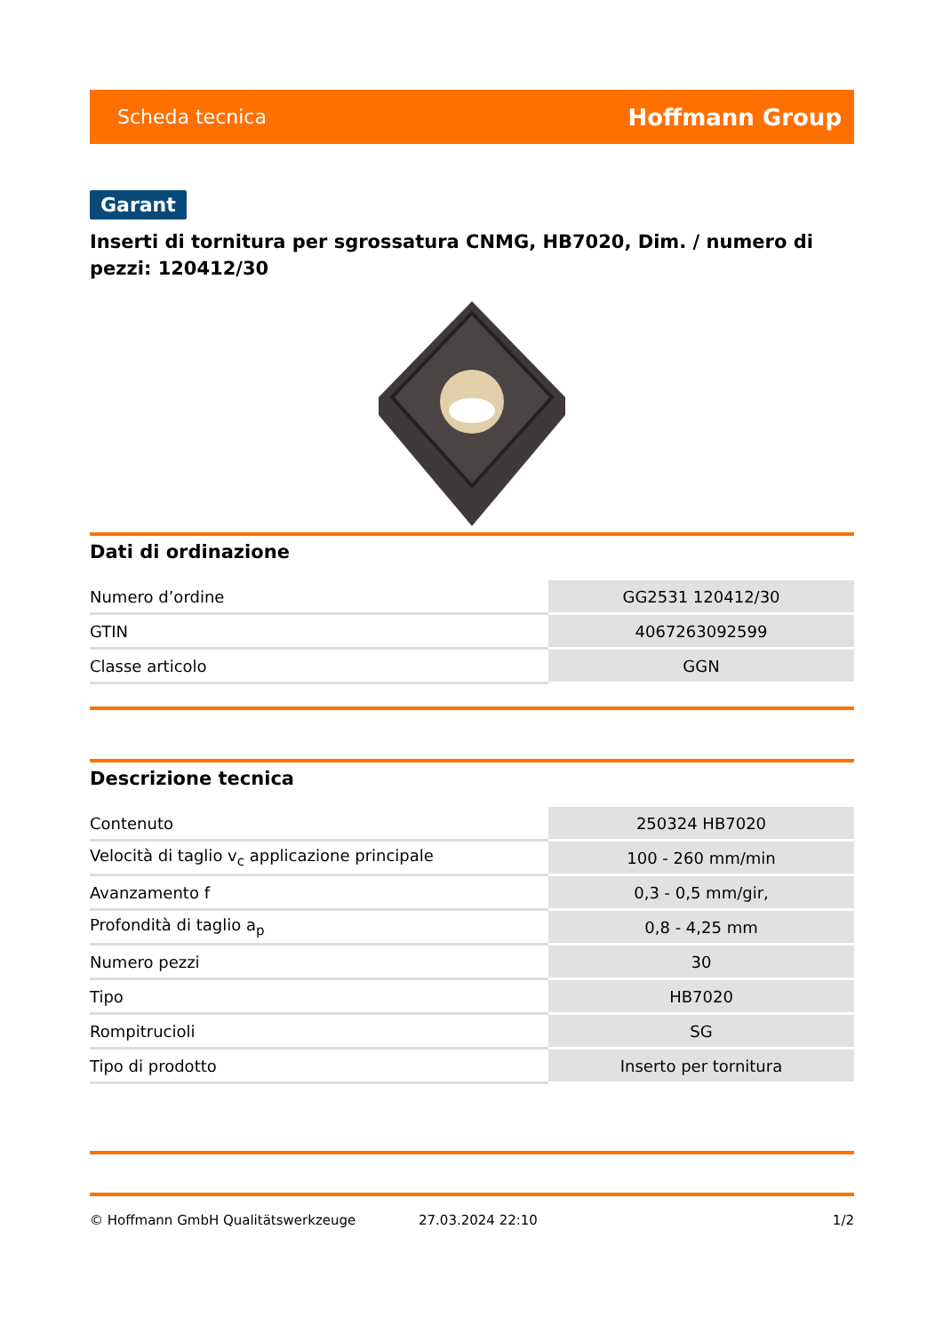Scheda tecnica Hoffmann Group
Garant
Inserti di tornitura per sgrossatura CNMG, HB7020, Dim. / numero di pezzi: 120412/30
Dati di ordinazione
| Numero d’ordine | GG2531 120412/30 |
| GTIN | 4067263092599 |
| Classe articolo | GGN |
Descrizione tecnica
| Contenuto | 250324 HB7020 |
| Velocità di taglio v<sub>c</sub> applicazione principale | 100 - 260 mm/min |
| Avanzamento f | 0,3 - 0,5 mm/gir, |
| Profondità di taglio a<sub>p</sub> | 0,8 - 4,25 mm |
| Numero pezzi | 30 |
| Tipo | HB7020 |
| Rompitrucioli | SG |
| Tipo di prodotto | Inserto per tornitura |
© Hoffmann GmbH Qualitätswerkzeuge 27.03.2024 22:10 1/2